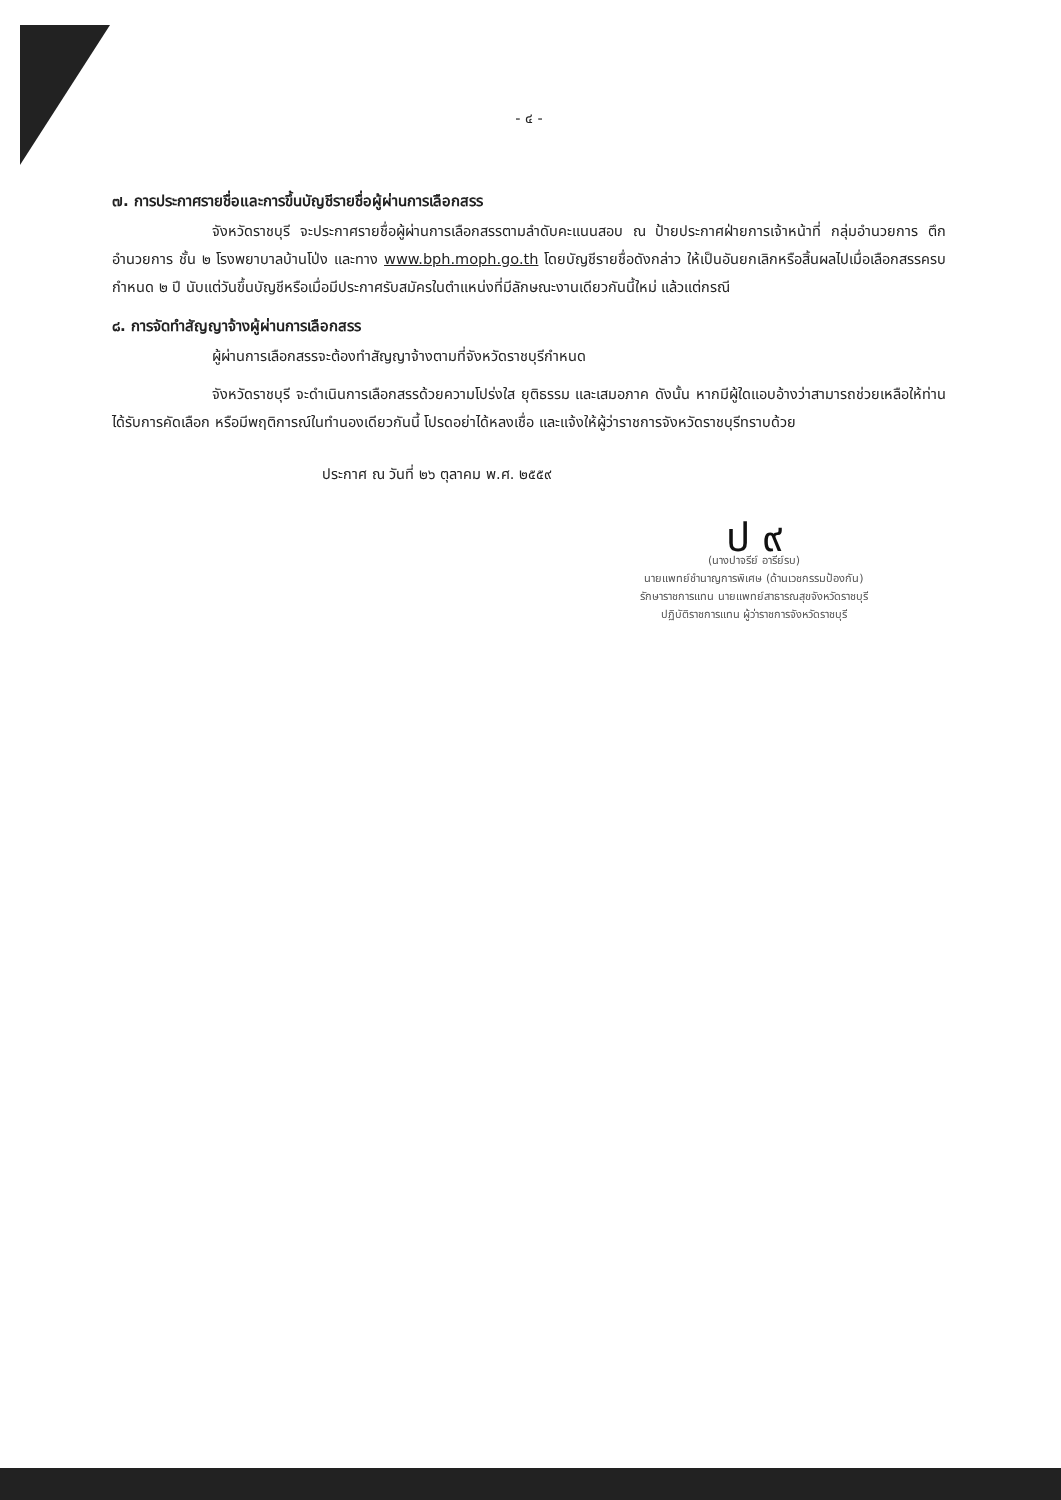- ๔ -
๗. การประกาศรายชื่อและการขึ้นบัญชีรายชื่อผู้ผ่านการเลือกสรร
จังหวัดราชบุรี จะประกาศรายชื่อผู้ผ่านการเลือกสรรตามลำดับคะแนนสอบ ณ ป้ายประกาศฝ่ายการเจ้าหน้าที่ กลุ่มอำนวยการ ตึกอำนวยการ ชั้น ๒ โรงพยาบาลบ้านโป่ง และทาง www.bph.moph.go.th โดยบัญชีรายชื่อดังกล่าว ให้เป็นอันยกเลิกหรือสิ้นผลไปเมื่อเลือกสรรครบกำหนด ๒ ปี นับแต่วันขึ้นบัญชีหรือเมื่อมีประกาศรับสมัครในตำแหน่งที่มีลักษณะงานเดียวกันนี้ใหม่ แล้วแต่กรณี
๘. การจัดทำสัญญาจ้างผู้ผ่านการเลือกสรร
ผู้ผ่านการเลือกสรรจะต้องทำสัญญาจ้างตามที่จังหวัดราชบุรีกำหนด
จังหวัดราชบุรี จะดำเนินการเลือกสรรด้วยความโปร่งใส ยุติธรรม และเสมอภาค ดังนั้น หากมีผู้ใดแอบอ้างว่าสามารถช่วยเหลือให้ท่านได้รับการคัดเลือก หรือมีพฤติการณ์ในทำนองเดียวกันนี้ โปรดอย่าได้หลงเชื่อ และแจ้งให้ผู้ว่าราชการจังหวัดราชบุรีทราบด้วย
ประกาศ ณ วันที่ ๒๖ ตุลาคม พ.ศ. ๒๕๕๙
ป ๙
(นางปาจรีย์ อารีย์รบ)
นายแพทย์ชำนาญการพิเศษ (ด้านเวชกรรมป้องกัน)
รักษาราชการแทน นายแพทย์สาธารณสุขจังหวัดราชบุรี
ปฏิบัติราชการแทน ผู้ว่าราชการจังหวัดราชบุรี